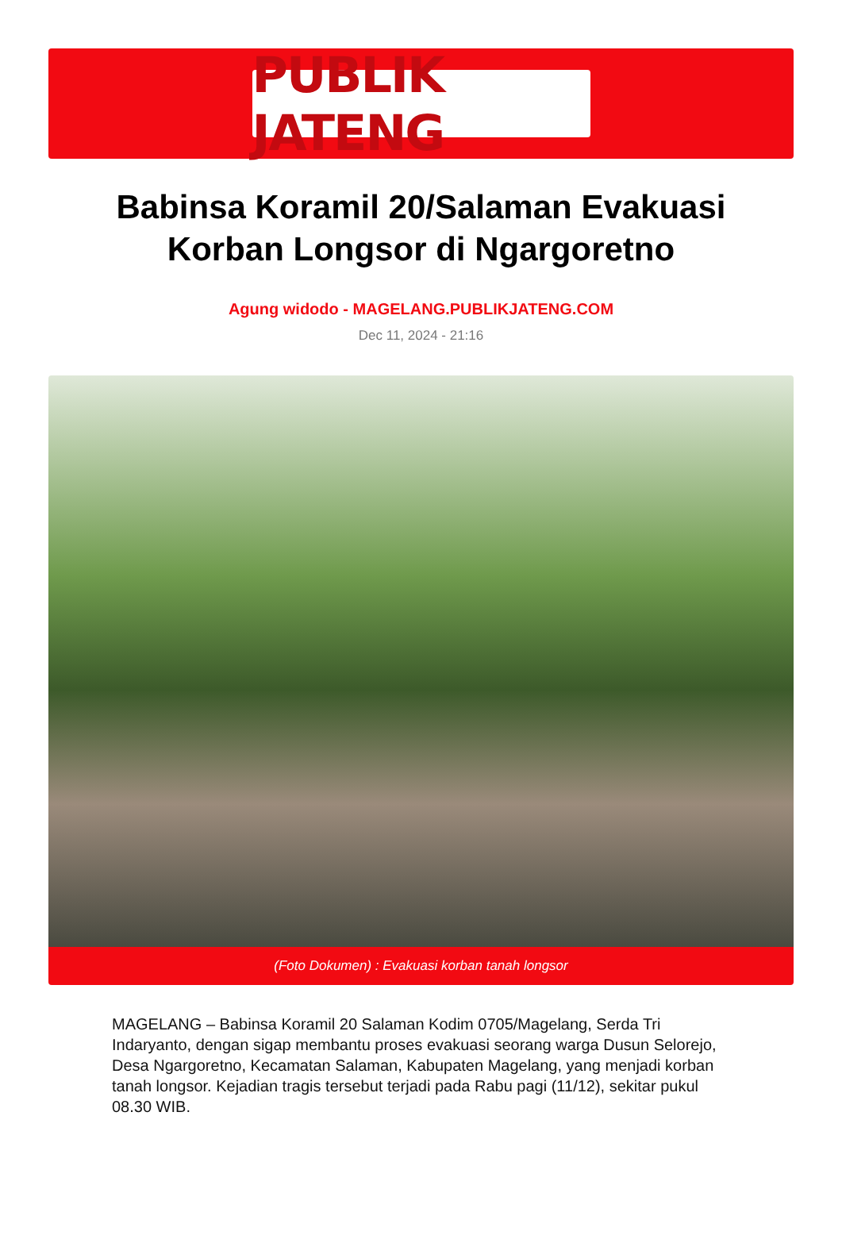PUBLIK JATENG
Babinsa Koramil 20/Salaman Evakuasi Korban Longsor di Ngargoretno
Agung widodo - MAGELANG.PUBLIKJATENG.COM
Dec 11, 2024 - 21:16
(Foto Dokumen) : Evakuasi korban tanah longsor
MAGELANG – Babinsa Koramil 20 Salaman Kodim 0705/Magelang, Serda Tri Indaryanto, dengan sigap membantu proses evakuasi seorang warga Dusun Selorejo, Desa Ngargoretno, Kecamatan Salaman, Kabupaten Magelang, yang menjadi korban tanah longsor. Kejadian tragis tersebut terjadi pada Rabu pagi (11/12), sekitar pukul 08.30 WIB.